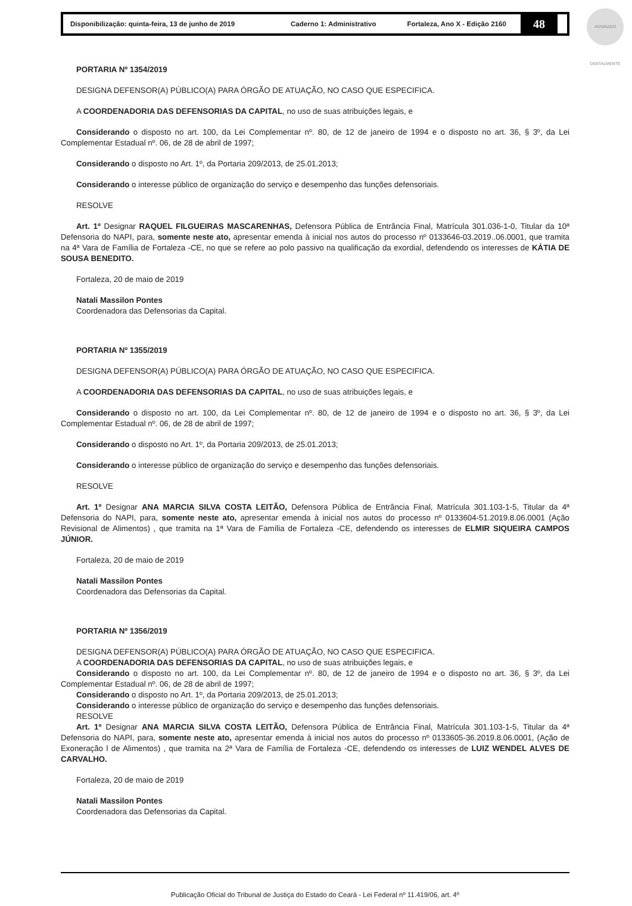Disponibilização: quinta-feira, 13 de junho de 2019 Caderno 1: Administrativo Fortaleza, Ano X - Edição 2160
48
ASSINADO DIGITALMENTE
PORTARIA Nº 1354/2019
DESIGNA DEFENSOR(A) PÚBLICO(A) PARA ÓRGÃO DE ATUAÇÃO, NO CASO QUE ESPECIFICA.
A COORDENADORIA DAS DEFENSORIAS DA CAPITAL, no uso de suas atribuições legais, e
Considerando o disposto no art. 100, da Lei Complementar nº. 80, de 12 de janeiro de 1994 e o disposto no art. 36, § 3º, da Lei Complementar Estadual nº. 06, de 28 de abril de 1997;
Considerando o disposto no Art. 1º, da Portaria 209/2013, de 25.01.2013;
Considerando o interesse público de organização do serviço e desempenho das funções defensoriais.
RESOLVE
Art. 1º Designar RAQUEL FILGUEIRAS MASCARENHAS, Defensora Pública de Entrância Final, Matrícula 301.036-1-0, Titular da 10ª Defensoria do NAPI, para, somente neste ato, apresentar emenda à inicial nos autos do processo nº 0133646-03.2019..06.0001, que tramita na 4ª Vara de Família de Fortaleza -CE, no que se refere ao polo passivo na qualificação da exordial, defendendo os interesses de KÁTIA DE SOUSA BENEDITO.
Fortaleza, 20 de maio de 2019
Natali Massilon Pontes
Coordenadora das Defensorias da Capital.
PORTARIA Nº 1355/2019
DESIGNA DEFENSOR(A) PÚBLICO(A) PARA ÓRGÃO DE ATUAÇÃO, NO CASO QUE ESPECIFICA.
A COORDENADORIA DAS DEFENSORIAS DA CAPITAL, no uso de suas atribuições legais, e
Considerando o disposto no art. 100, da Lei Complementar nº. 80, de 12 de janeiro de 1994 e o disposto no art. 36, § 3º, da Lei Complementar Estadual nº. 06, de 28 de abril de 1997;
Considerando o disposto no Art. 1º, da Portaria 209/2013, de 25.01.2013;
Considerando o interesse público de organização do serviço e desempenho das funções defensoriais.
RESOLVE
Art. 1º Designar ANA MARCIA SILVA COSTA LEITÃO, Defensora Pública de Entrância Final, Matrícula 301.103-1-5, Titular da 4ª Defensoria do NAPI, para, somente neste ato, apresentar emenda à inicial nos autos do processo nº 0133604-51.2019.8.06.0001 (Ação Revisional de Alimentos) , que tramita na 1ª Vara de Família de Fortaleza -CE, defendendo os interesses de ELMIR SIQUEIRA CAMPOS JÚNIOR.
Fortaleza, 20 de maio de 2019
Natali Massilon Pontes
Coordenadora das Defensorias da Capital.
PORTARIA Nº 1356/2019
DESIGNA DEFENSOR(A) PÚBLICO(A) PARA ÓRGÃO DE ATUAÇÃO, NO CASO QUE ESPECIFICA.
A COORDENADORIA DAS DEFENSORIAS DA CAPITAL, no uso de suas atribuições legais, e
Considerando o disposto no art. 100, da Lei Complementar nº. 80, de 12 de janeiro de 1994 e o disposto no art. 36, § 3º, da Lei Complementar Estadual nº. 06, de 28 de abril de 1997;
Considerando o disposto no Art. 1º, da Portaria 209/2013, de 25.01.2013;
Considerando o interesse público de organização do serviço e desempenho das funções defensoriais.
RESOLVE
Art. 1º Designar ANA MARCIA SILVA COSTA LEITÃO, Defensora Pública de Entrância Final, Matrícula 301.103-1-5, Titular da 4ª Defensoria do NAPI, para, somente neste ato, apresentar emenda à inicial nos autos do processo nº 0133605-36.2019.8.06.0001, (Ação de Exoneração l de Alimentos) , que tramita na 2ª Vara de Família de Fortaleza -CE, defendendo os interesses de LUIZ WENDEL ALVES DE CARVALHO.
Fortaleza, 20 de maio de 2019
Natali Massilon Pontes
Coordenadora das Defensorias da Capital.
Publicação Oficial do Tribunal de Justiça do Estado do Ceará - Lei Federal nº 11.419/06, art. 4º